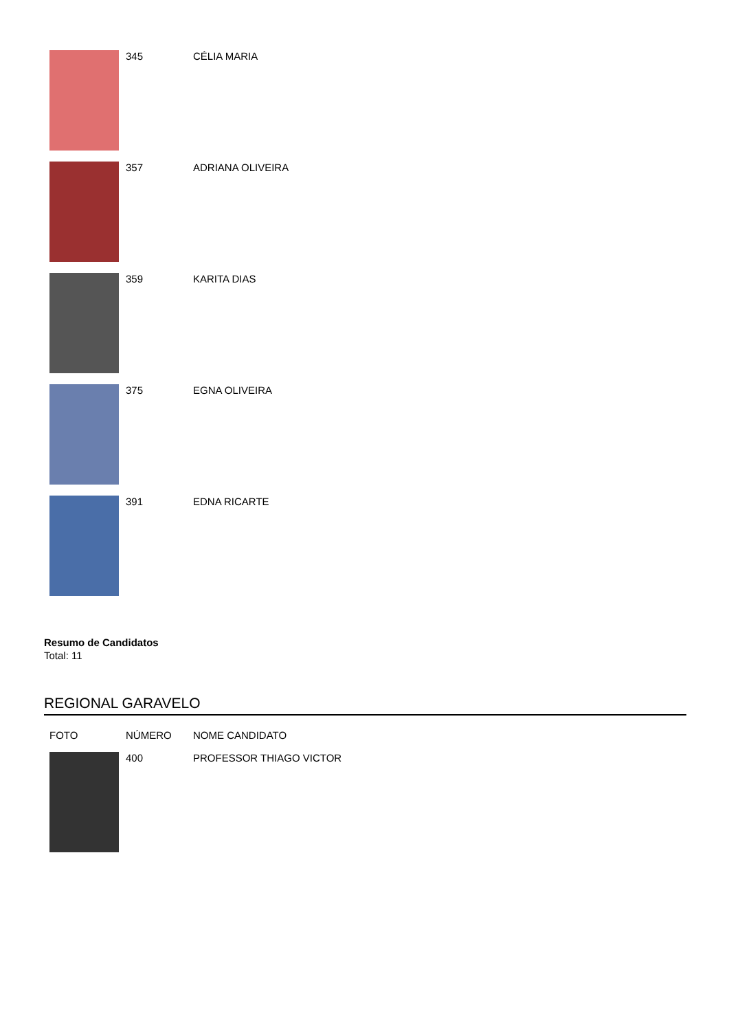| | 345 | CÉLIA MARIA |
| | 357 | ADRIANA OLIVEIRA |
| | 359 | KARITA DIAS |
| | 375 | EGNA OLIVEIRA |
| | 391 | EDNA RICARTE |
Resumo de Candidatos
Total: 11
REGIONAL GARAVELO
| FOTO | NÚMERO | NOME CANDIDATO |
| --- | --- | --- |
| | 400 | PROFESSOR THIAGO VICTOR |